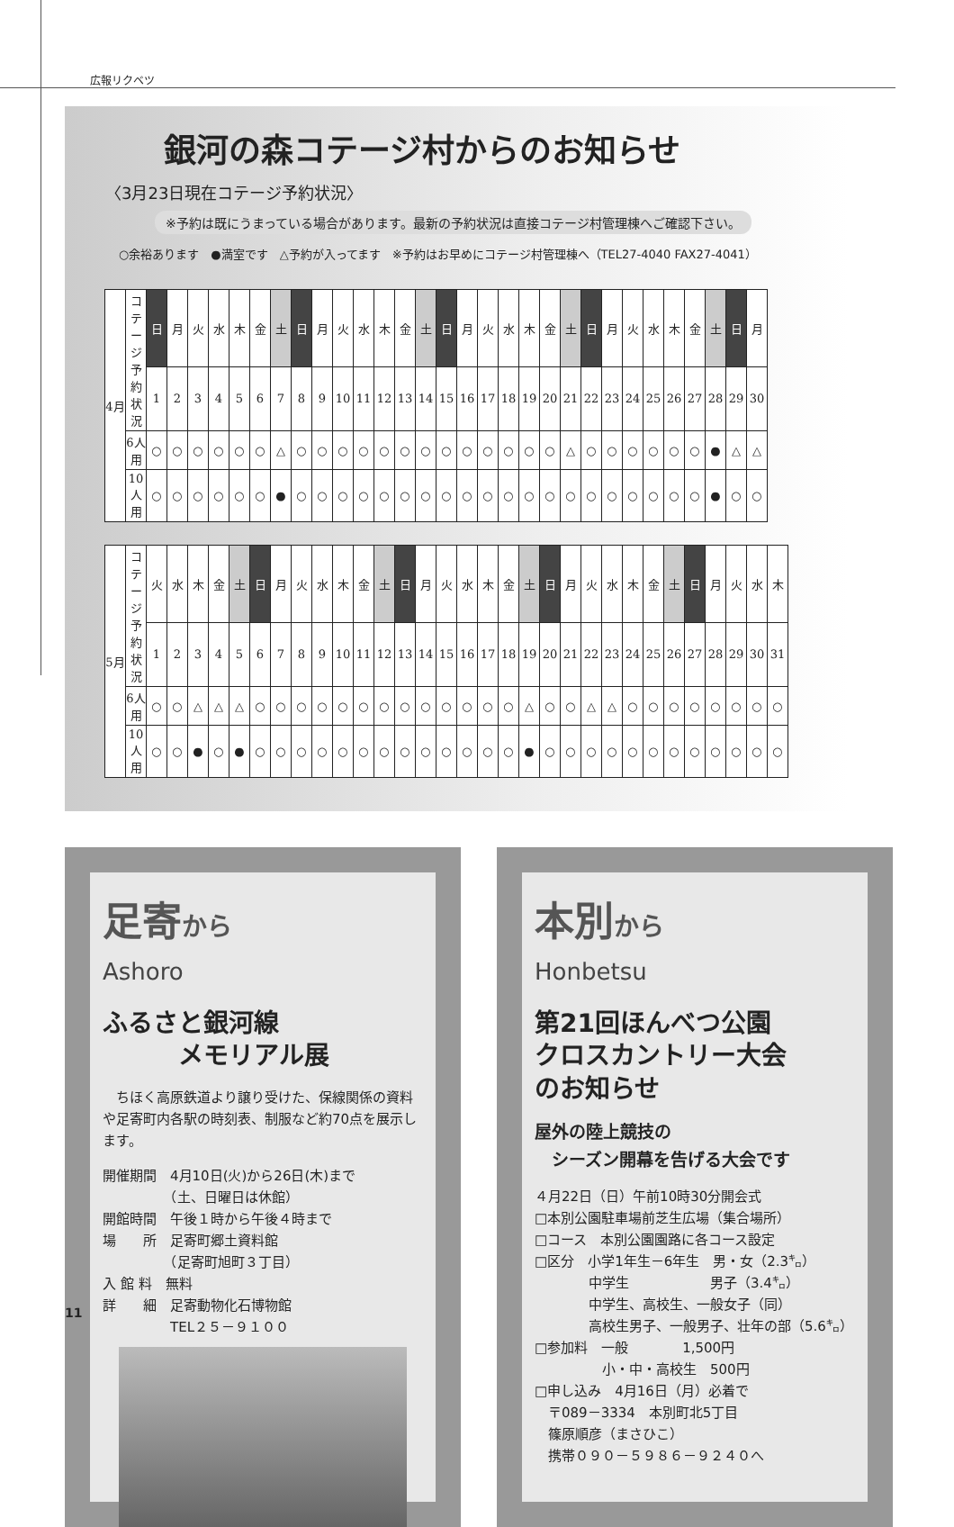広報リクベツ
銀河の森コテージ村からのお知らせ
〈3月23日現在コテージ予約状況〉
※予約は既にうまっている場合があります。最新の予約状況は直接コテージ村管理棟へご確認下さい。
○余裕あります　●満室です　△予約が入ってます　※予約はお早めにコテージ村管理棟へ（TEL27-4040 FAX27-4041）
| 4月 | コテージ 予約状況 | 日 | 月 | 火 | 水 | 木 | 金 | 土 | 日 | 月 | 火 | 水 | 木 | 金 | 土 | 日 | 月 | 火 | 水 | 木 | 金 | 土 | 日 | 月 | 火 | 水 | 木 | 金 | 土 | 日 | 月 |
| | | 1 | 2 | 3 | 4 | 5 | 6 | 7 | 8 | 9 | 10 | 11 | 12 | 13 | 14 | 15 | 16 | 17 | 18 | 19 | 20 | 21 | 22 | 23 | 24 | 25 | 26 | 27 | 28 | 29 | 30 |
| | 6人用 | ○ | ○ | ○ | ○ | ○ | ○ | △ | ○ | ○ | ○ | ○ | ○ | ○ | ○ | ○ | ○ | ○ | ○ | ○ | ○ | △ | ○ | ○ | ○ | ○ | ○ | ○ | ● | △ | △ |
| | 10人用 | ○ | ○ | ○ | ○ | ○ | ○ | ● | ○ | ○ | ○ | ○ | ○ | ○ | ○ | ○ | ○ | ○ | ○ | ○ | ○ | ○ | ○ | ○ | ○ | ○ | ○ | ○ | ● | ○ | ○ |
| 5月 | コテージ 予約状況 | 火 | 水 | 木 | 金 | 土 | 日 | 月 | 火 | 水 | 木 | 金 | 土 | 日 | 月 | 火 | 水 | 木 | 金 | 土 | 日 | 月 | 火 | 水 | 木 | 金 | 土 | 日 | 月 | 火 | 水 | 木 |
| | | 1 | 2 | 3 | 4 | 5 | 6 | 7 | 8 | 9 | 10 | 11 | 12 | 13 | 14 | 15 | 16 | 17 | 18 | 19 | 20 | 21 | 22 | 23 | 24 | 25 | 26 | 27 | 28 | 29 | 30 | 31 |
| | 6人用 | ○ | ○ | △ | △ | △ | ○ | ○ | ○ | ○ | ○ | ○ | ○ | ○ | ○ | ○ | ○ | ○ | ○ | △ | ○ | ○ | △ | △ | ○ | ○ | ○ | ○ | ○ | ○ | ○ | ○ |
| | 10人用 | ○ | ○ | ● | ○ | ● | ○ | ○ | ○ | ○ | ○ | ○ | ○ | ○ | ○ | ○ | ○ | ○ | ○ | ● | ○ | ○ | ○ | ○ | ○ | ○ | ○ | ○ | ○ | ○ | ○ | ○ |
足寄から
Ashoro
ふるさと銀河線
　　　メモリアル展
　ちほく高原鉄道より譲り受けた、保線関係の資料や足寄町内各駅の時刻表、制服など約70点を展示します。
開催期間　4月10日(火)から26日(木)まで
　　　　　（土、日曜日は休館）
開館時間　午後１時から午後４時まで
場　　所　足寄町郷土資料館
　　　　　（足寄町旭町３丁目）
入 館 料　無料
詳　　細　足寄動物化石博物館
　　　　　TEL２５－９１００
本別から
Honbetsu
第21回ほんべつ公園
クロスカントリー大会
のお知らせ
屋外の陸上競技の
　シーズン開幕を告げる大会です
４月22日（日）午前10時30分開会式
□本別公園駐車場前芝生広場（集合場所）
□コース　本別公園園路に各コース設定
□区分　小学1年生－6年生　男・女（2.3㌔）
　　　　中学生　　　　　　男子（3.4㌔）
　　　　中学生、高校生、一般女子（同）
　　　　高校生男子、一般男子、壮年の部（5.6㌔）
□参加料　一般　　　　1,500円
　　　　　小・中・高校生　500円
□申し込み　4月16日（月）必着で
　〒089－3334　本別町北5丁目
　篠原順彦（まさひこ）
　携帯０９０－５９８６－９２４０へ
11